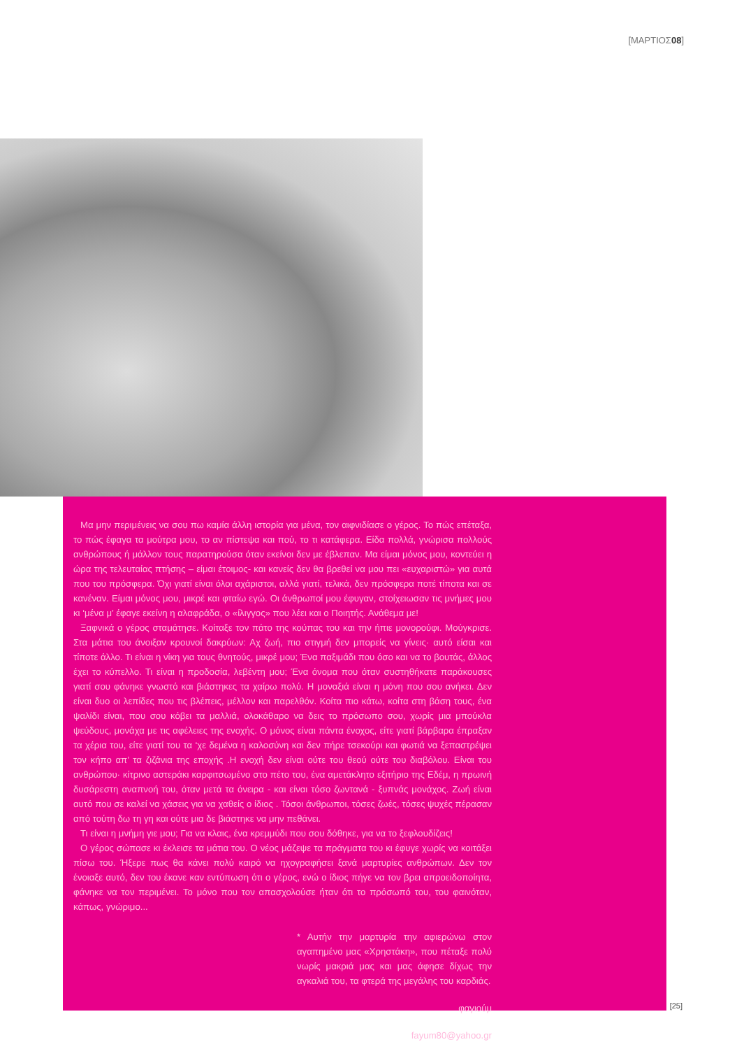[ΜΑΡΤΙΟΣ08]
Μα μην περιμένεις να σου πω καμία άλλη ιστορία για μένα, τον αιφνιδίασε ο γέρος. Το πώς επέταξα, το πώς έφαγα τα μούτρα μου, το αν πίστεψα και πού, το τι κατάφερα. Είδα πολλά, γνώρισα πολλούς ανθρώπους ή μάλλον τους παρατηρούσα όταν εκείνοι δεν με έβλεπαν. Μα είμαι μόνος μου, κοντεύει η ώρα της τελευταίας πτήσης – είμαι έτοιμος- και κανείς δεν θα βρεθεί να μου πει «ευχαριστώ» για αυτά που του πρόσφερα. Όχι γιατί είναι όλοι αχάριστοι, αλλά γιατί, τελικά, δεν πρόσφερα ποτέ τίποτα και σε κανέναν. Είμαι μόνος μου, μικρέ και φταίω εγώ. Οι άνθρωποί μου έφυγαν, στοίχειωσαν τις μνήμες μου κι ‘μένα μ’ έφαγε εκείνη η αλαφράδα, ο «ίλιγγος» που λέει και ο Ποιητής. Ανάθεμα με!
Ξαφνικά ο γέρος σταμάτησε. Κοίταξε τον πάτο της κούπας του και την ήπιε μονορούφι. Μούγκρισε. Στα μάτια του άνοιξαν κρουνοί δακρύων: Αχ ζωή, πιο στιγμή δεν μπορείς να γίνεις· αυτό είσαι και τίποτε άλλο. Τι είναι η νίκη για τους θνητούς, μικρέ μου; Ένα παξιμάδι που όσο και να το βουτάς, άλλος έχει το κύπελλο. Τι είναι η προδοσία, λεβέντη μου; Ένα όνομα που όταν συστηθήκατε παράκουσες γιατί σου φάνηκε γνωστό και βιάστηκες τα χαίρω πολύ. Η μοναξιά είναι η μόνη που σου ανήκει. Δεν είναι δυο οι λεπίδες που τις βλέπεις, μέλλον και παρελθόν. Κοίτα πιο κάτω, κοίτα στη βάση τους, ένα ψαλίδι είναι, που σου κόβει τα μαλλιά, ολοκάθαρο να δεις το πρόσωπο σου, χωρίς μια μπούκλα ψεύδους, μονάχα με τις αφέλειες της ενοχής. Ο μόνος είναι πάντα ένοχος, είτε γιατί βάρβαρα έπραξαν τα χέρια του, είτε γιατί του τα ‘χε δεμένα η καλοσύνη και δεν πήρε τσεκούρι και φωτιά να ξεπαστρέψει τον κήπο απ’ τα ζιζάνια της εποχής .Η ενοχή δεν είναι ούτε του θεού ούτε του διαβόλου. Είναι του ανθρώπου· κίτρινο αστεράκι καρφιτσωμένο στο πέτο του, ένα αμετάκλητο εξιτήριο της Εδέμ, η πρωινή δυσάρεστη αναπνοή του, όταν μετά τα όνειρα - και είναι τόσο ζωντανά - ξυπνάς μονάχος. Ζωή είναι αυτό που σε καλεί να χάσεις για να χαθείς ο ίδιος . Τόσοι άνθρωποι, τόσες ζωές, τόσες ψυχές πέρασαν από τούτη δω τη γη και ούτε μια δε βιάστηκε να μην πεθάνει.
Τι είναι η μνήμη γιε μου; Για να κλαις, ένα κρεμμύδι που σου δόθηκε, για να το ξεφλουδίζεις!
Ο γέρος σώπασε κι έκλεισε τα μάτια του. Ο νέος μάζεψε τα πράγματα του κι έφυγε χωρίς να κοιτάξει πίσω του. Ήξερε πως θα κάνει πολύ καιρό να ηχογραφήσει ξανά μαρτυρίες ανθρώπων. Δεν τον ένοιαξε αυτό, δεν του έκανε καν εντύπωση ότι ο γέρος, ενώ ο ίδιος πήγε να τον βρει απροειδοποίητα, φάνηκε να τον περιμένει. Το μόνο που τον απασχολούσε ήταν ότι το πρόσωπό του, του φαινόταν, κάπως, γνώριμο...
* Αυτήν την μαρτυρία την αφιερώνω στον αγαπημένο μας «Χρηστάκη», που πέταξε πολύ νωρίς μακριά μας και μας άφησε δίχως την αγκαλιά του, τα φτερά της μεγάλης του καρδιάς.
φαγιούμ
fayum80@yahoo.gr
[25]